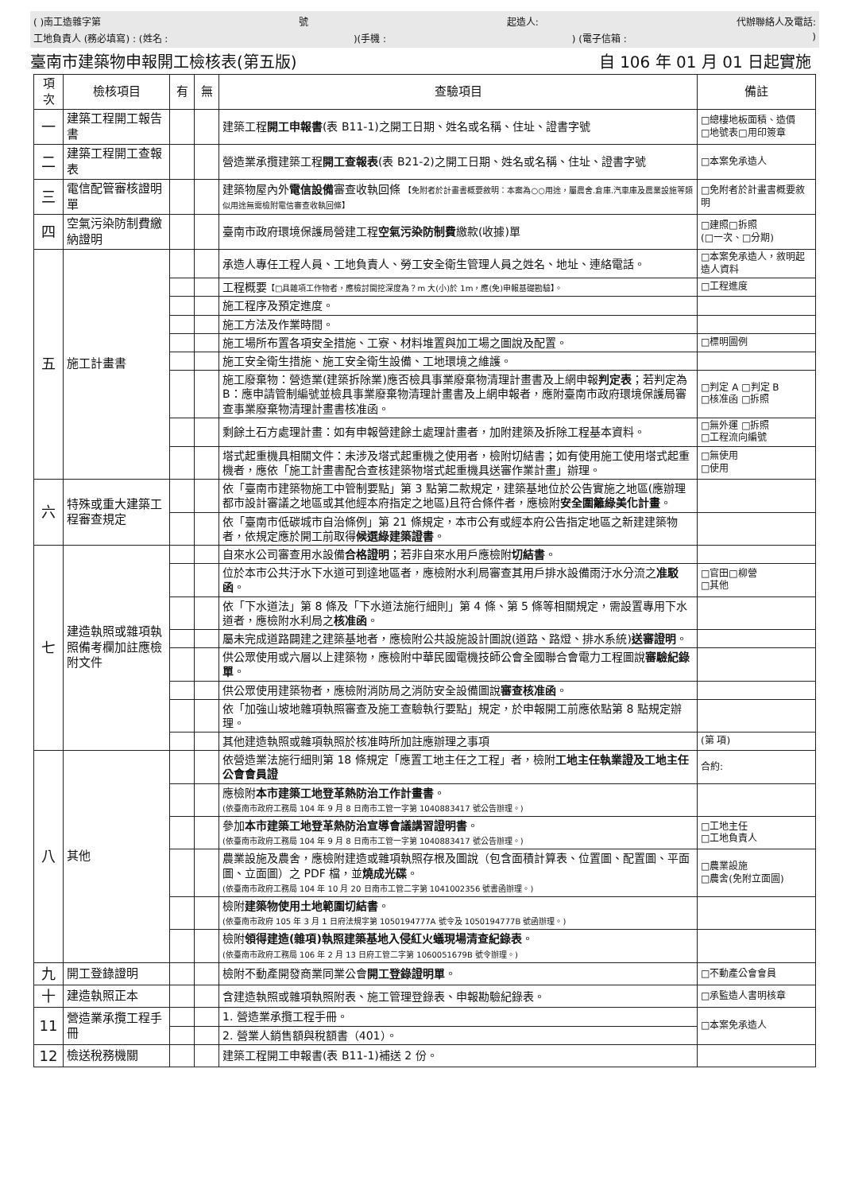( )南工造雜字第 號 起造人: 代辦聯絡人及電話:
工地負責人 (務必填寫) : (姓名 :)(手機 :) (電子信箱 :)
臺南市建築物申報開工檢核表(第五版) 自 106 年 01 月 01 日起實施
| 項次 | 檢核項目 | 有 | 無 | 查驗項目 | 備註 |
| --- | --- | --- | --- | --- | --- |
| 一 | 建築工程開工報告書 | | | 建築工程 開工申報書 (表 B11-1)之開工日期、姓名或名稱、住址、證書字號 | □總樓地板面積、造價 □地號表□用印簽章 |
| 二 | 建築工程開工查報表 | | | 營造業承攬建築工程 開工查報表 (表 B21-2)之開工日期、姓名或名稱、住址、證書字號 | □本案免承造人 |
| 三 | 電信配管審核證明單 | | | 建築物屋內外 電信設備 審查收執回條 【免附者於計畫書概要敘明：本案為○○用途，屬農舍.倉庫.汽車庫及農業設施等類似用途無需檢附電信審查收執回條】 | □免附者於計畫書概要敘明 |
| 四 | 空氣污染防制費繳納證明 | | | 臺南市政府環境保護局營建工程 空氣污染防制費 繳款(收據)單 | □建照□拆照 (□一次、□分期) |
| 五 | 施工計畫書 | | | 承造人專任工程人員、工地負責人、勞工安全衛生管理人員之姓名、地址、連絡電話。 | □本案免承造人，敘明起造人資料 |
| | | | | 工程概要 【□具雜項工作物者，應檢討開挖深度為？m 大(小)於 1m，應(免)申報基礎勘驗】。 | □工程進度 |
| | | | | 施工程序及預定進度。 | |
| | | | | 施工方法及作業時間。 | |
| | | | | 施工場所布置各項安全措施、工寮、材料堆置與加工場之圖說及配置。 | □標明圖例 |
| | | | | 施工安全衛生措施、施工安全衛生設備、工地環境之維護。 | |
| | | | | 施工廢棄物：營造業(建築拆除業)應否檢具事業廢棄物清理計畫書及上網申報 判定表 ；若判定為 B：應申請管制編號並檢具事業廢棄物清理計畫書及上網申報者，應附臺南市政府環境保護局審查事業廢棄物清理計畫書核准函。 | □判定 A □判定 B □核准函 □拆照 |
| | | | | 剩餘土石方處理計畫：如有申報營建餘土處理計畫者，加附建築及拆除工程基本資料。 | □無外運 □拆照 □工程流向編號 |
| | | | | 塔式起重機具相關文件：未涉及塔式起重機之使用者，檢附切結書；如有使用施工使用塔式起重機者，應依「施工計畫書配合查核建築物塔式起重機具送審作業計畫」辦理。 | □無使用 □使用 |
| 六 | 特殊或重大建築工程審查規定 | | | 依「臺南市建築物施工中管制要點」第 3 點第二款規定，建築基地位於公告實施之地區(應辦理都市設計審議之地區或其他經本府指定之地區)且符合條件者，應檢附 安全圍籬綠美化計畫 。 | |
| | | | | 依「臺南市低碳城市自治條例」第 21 條規定，本市公有或經本府公告指定地區之新建建築物者，依規定應於開工前取得 候選綠建築證書 。 | |
| 七 | 建造執照或雜項執照備考欄加註應檢附文件 | | | 自來水公司審查用水設備 合格證明 ；若非自來水用戶應檢附 切結書 。 | |
| | | | | 位於本市公共汙水下水道可到達地區者，應檢附水利局審查其用戶排水設備雨汙水分流之 准駁函 。 | □官田□柳營 □其他 |
| | | | | 依「下水道法」第 8 條及「下水道法施行細則」第 4 條、第 5 條等相關規定，需設置專用下水道者，應檢附水利局之 核准函 。 | |
| | | | | 屬未完成道路闢建之建築基地者，應檢附公共設施設計圖說(道路、路燈、排水系統) 送審證明 。 | |
| | | | | 供公眾使用或六層以上建築物，應檢附中華民國電機技師公會全國聯合會電力工程圖說 審驗紀錄單 。 | |
| | | | | 供公眾使用建築物者，應檢附消防局之消防安全設備圖說 審查核准函 。 | |
| | | | | 依「加強山坡地雜項執照審查及施工查驗執行要點」規定，於申報開工前應依點第 8 點規定辦理。 | |
| | | | | 其他建造執照或雜項執照於核准時所加註應辦理之事項 | (第 項) |
| 八 | 其他 | | | 依營造業法施行細則第 18 條規定「應置工地主任之工程」者，檢附 工地主任執業證及工地主任公會會員證 | 合約: |
| | | | | 應檢附 本市建築工地登革熱防治工作計畫書 。 (依臺南市政府工務局 104 年 9 月 8 日南市工管一字第 1040883417 號公告辦理。) | |
| | | | | 參加 本市建築工地登革熱防治宣導會議講習證明書 。 (依臺南市政府工務局 104 年 9 月 8 日南市工管一字第 1040883417 號公告辦理。) | □工地主任 □工地負責人 |
| | | | | 農業設施及農舍，應檢附建造或雜項執照存根及圖說（包含面積計算表、位置圖、配置圖、平面圖、立面圖）之 PDF 檔，並 燒成光碟 。 (依臺南市政府工務局 104 年 10 月 20 日南市工管二字第 1041002356 號書函辦理。) | □農業設施 □農舍(免附立面圖) |
| | | | | 檢附 建築物使用土地範圍切結書 。 (依臺南市政府 105 年 3 月 1 日府法規字第 1050194777A 號令及 1050194777B 號函辦理。) | |
| | | | | 檢附 領得建造(雜項)執照建築基地入侵紅火蟻現場清查紀錄表 。 (依臺南市政府工務局 106 年 2 月 13 日府工管二字第 1060051679B 號令辦理。) | |
| 九 | 開工登錄證明 | | | 檢附不動產開發商業同業公會 開工登錄證明單 。 | □不動產公會會員 |
| 十 | 建造執照正本 | | | 含建造執照或雜項執照附表、施工管理登錄表、申報勘驗紀錄表。 | □承監造人書明核章 |
| 11 | 營造業承攬工程手冊 | | | 1. 營造業承攬工程手冊。 | □本案免承造人 |
| | | | | 2. 營業人銷售額與稅額書（401）。 | |
| 12 | 檢送稅務機關 | | | 建築工程開工申報書(表 B11-1)補送 2 份。 | |